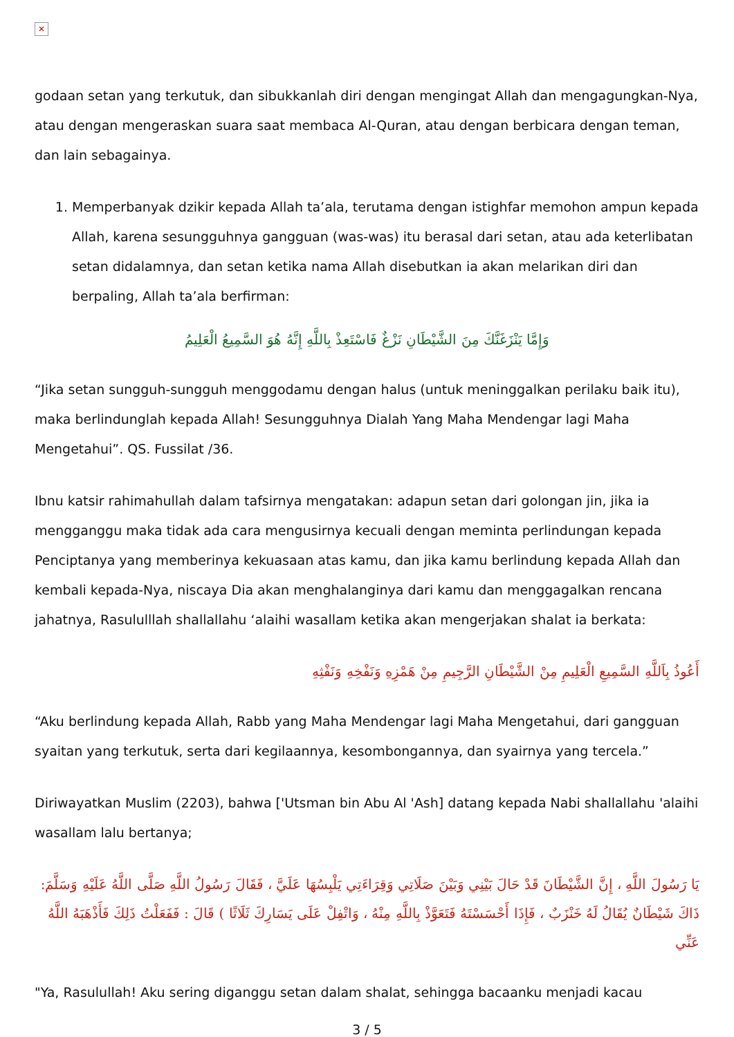✕
godaan setan yang terkutuk, dan sibukkanlah diri dengan mengingat Allah dan mengagungkan-Nya, atau dengan mengeraskan suara saat membaca Al-Quran, atau dengan berbicara dengan teman, dan lain sebagainya.
1. Memperbanyak dzikir kepada Allah ta’ala, terutama dengan istighfar memohon ampun kepada Allah, karena sesungguhnya gangguan (was-was) itu berasal dari setan, atau ada keterlibatan setan didalamnya, dan setan ketika nama Allah disebutkan ia akan melarikan diri dan berpaling, Allah ta’ala berfirman:
وَإِمَّا يَنْزَغَنَّكَ مِنَ الشَّيْطَانِ نَزْغٌ فَاسْتَعِذْ بِاللَّهِ إِنَّهُ هُوَ السَّمِيعُ الْعَلِيمُ
“Jika setan sungguh-sungguh menggodamu dengan halus (untuk meninggalkan perilaku baik itu), maka berlindunglah kepada Allah! Sesungguhnya Dialah Yang Maha Mendengar lagi Maha Mengetahui”. QS. Fussilat /36.
Ibnu katsir rahimahullah dalam tafsirnya mengatakan: adapun setan dari golongan jin, jika ia mengganggu maka tidak ada cara mengusirnya kecuali dengan meminta perlindungan kepada Penciptanya yang memberinya kekuasaan atas kamu, dan jika kamu berlindung kepada Allah dan kembali kepada-Nya, niscaya Dia akan menghalanginya dari kamu dan menggagalkan rencana jahatnya, Rasululllah shallallahu ‘alaihi wasallam ketika akan mengerjakan shalat ia berkata:
أَعُوذُ بِاَللَّهِ السَّمِيعِ الْعَلِيمِ مِنْ الشَّيْطَانِ الرَّجِيمِ مِنْ هَمْزِهِ وَنَفْخِهِ وَنَفْثِهِ
“Aku berlindung kepada Allah, Rabb yang Maha Mendengar lagi Maha Mengetahui, dari gangguan syaitan yang terkutuk, serta dari kegilaannya, kesombongannya, dan syairnya yang tercela.”
Diriwayatkan Muslim (2203), bahwa ['Utsman bin Abu Al 'Ash] datang kepada Nabi shallallahu 'alaihi wasallam lalu bertanya;
يَا رَسُولَ اللَّهِ ، إِنَّ الشَّيْطَانَ قَدْ حَالَ بَيْنِي وَبَيْنَ صَلَاتِي وَقِرَاءَتِي يَلْبِسُهَا عَلَيَّ ، فَقَالَ رَسُولُ اللَّهِ صَلَّى اللَّهُ عَلَيْهِ وَسَلَّمَ: ذَاكَ شَيْطَانٌ يُقَالُ لَهُ خَنْزَبٌ ، فَإِذَا أَحْسَسْتَهُ فَتَعَوَّذْ بِاللَّهِ مِنْهُ ، وَاتْفِلْ عَلَى يَسَارِكَ ثَلَاثًا ) قَالَ : فَفَعَلْتُ ذَلِكَ فَأَذْهَبَهُ اللَّهُ عَنِّي
"Ya, Rasulullah! Aku sering diganggu setan dalam shalat, sehingga bacaanku menjadi kacau
3 / 5